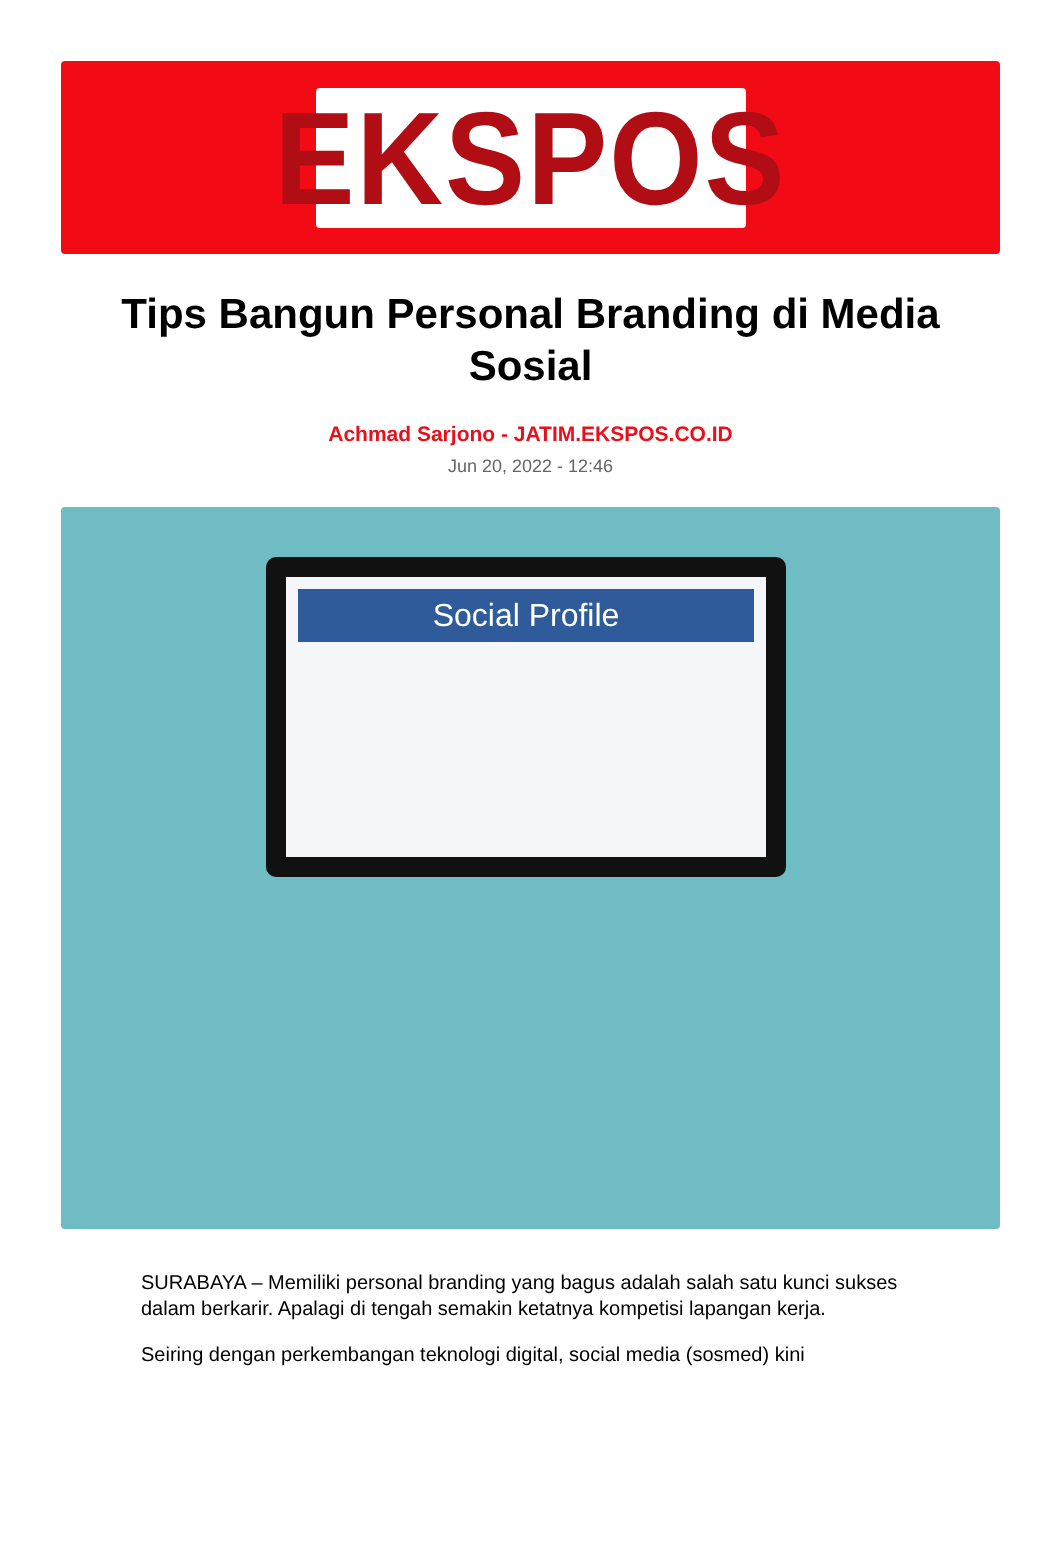EKSPOS
Tips Bangun Personal Branding di Media Sosial
Achmad Sarjono - JATIM.EKSPOS.CO.ID
Jun 20, 2022 - 12:46
Social Profile
SURABAYA – Memiliki personal branding yang bagus adalah salah satu kunci sukses dalam berkarir. Apalagi di tengah semakin ketatnya kompetisi lapangan kerja.
Seiring dengan perkembangan teknologi digital, social media (sosmed) kini